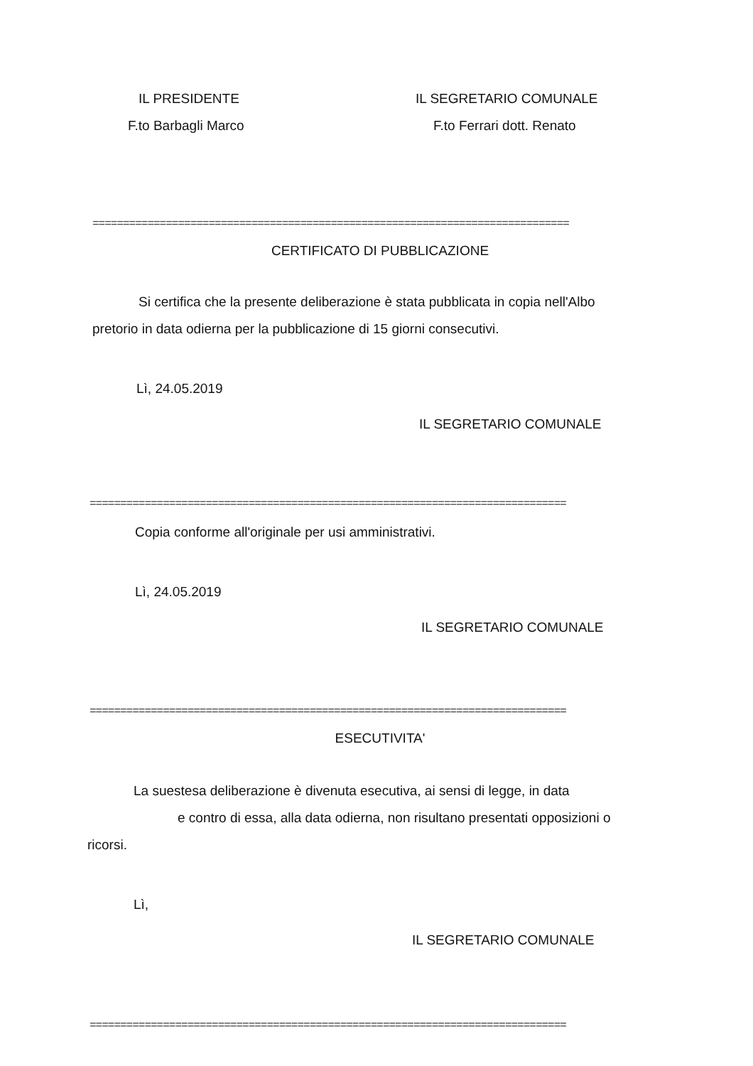IL PRESIDENTE IL SEGRETARIO COMUNALE
F.to Barbagli Marco F.to Ferrari dott. Renato
==============================================================================
CERTIFICATO DI PUBBLICAZIONE
Si certifica che la presente deliberazione è stata pubblicata in copia nell'Albo
pretorio in data odierna per la pubblicazione di 15 giorni consecutivi.
Lì, 24.05.2019
IL SEGRETARIO COMUNALE
==============================================================================
Copia conforme all'originale per usi amministrativi.
Lì, 24.05.2019
IL SEGRETARIO COMUNALE
==============================================================================
ESECUTIVITA'
La suestesa deliberazione è divenuta esecutiva, ai sensi di legge, in data
e contro di essa, alla data odierna, non risultano presentati opposizioni o
ricorsi.
Lì,
IL SEGRETARIO COMUNALE
==============================================================================